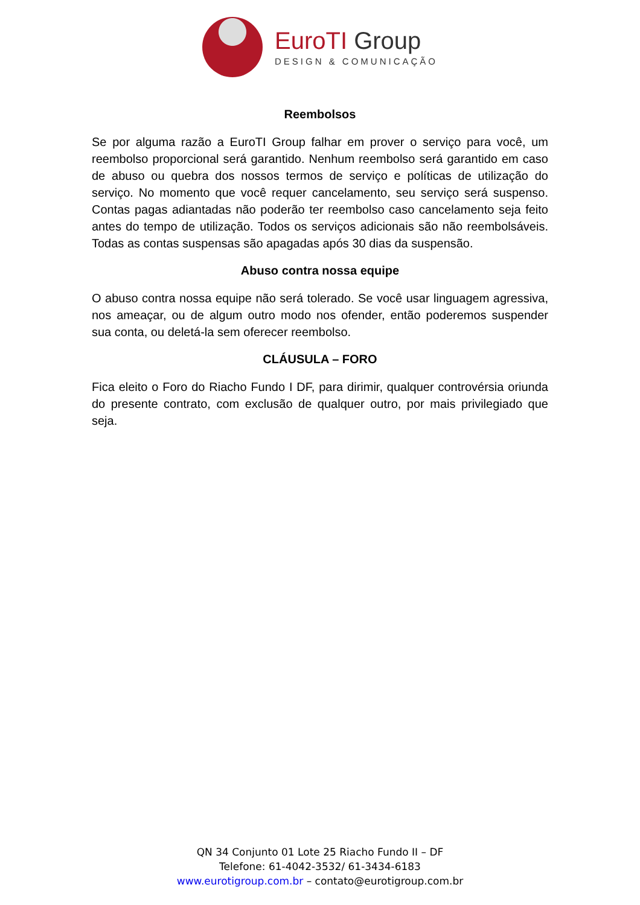EuroTI Group
DESIGN & COMUNICAÇÃO
Reembolsos
Se por alguma razão a EuroTI Group falhar em prover o serviço para você, um reembolso proporcional será garantido. Nenhum reembolso será garantido em caso de abuso ou quebra dos nossos termos de serviço e políticas de utilização do serviço. No momento que você requer cancelamento, seu serviço será suspenso. Contas pagas adiantadas não poderão ter reembolso caso cancelamento seja feito antes do tempo de utilização. Todos os serviços adicionais são não reembolsáveis. Todas as contas suspensas são apagadas após 30 dias da suspensão.
Abuso contra nossa equipe
O abuso contra nossa equipe não será tolerado. Se você usar linguagem agressiva, nos ameaçar, ou de algum outro modo nos ofender, então poderemos suspender sua conta, ou deletá-la sem oferecer reembolso.
CLÁUSULA – FORO
Fica eleito o Foro do Riacho Fundo I DF, para dirimir, qualquer controvérsia oriunda do presente contrato, com exclusão de qualquer outro, por mais privilegiado que seja.
QN 34 Conjunto 01 Lote 25 Riacho Fundo II – DF
Telefone: 61-4042-3532/ 61-3434-6183
www.eurotigroup.com.br – contato@eurotigroup.com.br